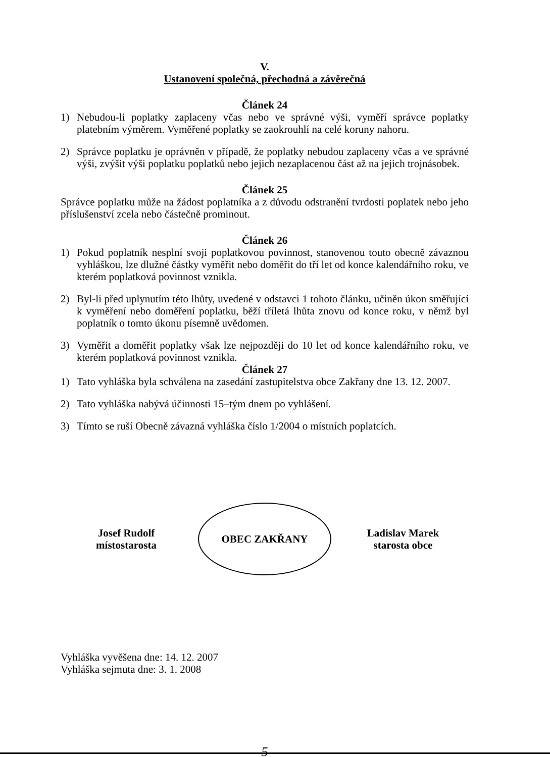V.
Ustanovení společná, přechodná a závěrečná
Článek 24
1) Nebudou-li poplatky zaplaceny včas nebo ve správné výši, vyměří správce poplatky platebním výměrem. Vyměřené poplatky se zaokrouhlí na celé koruny nahoru.
2) Správce poplatku je oprávněn v případě, že poplatky nebudou zaplaceny včas a ve správné výši, zvýšit výši poplatku poplatků nebo jejich nezaplacenou část až na jejich trojnásobek.
Článek 25
Správce poplatku může na žádost poplatníka a z důvodu odstranění tvrdosti poplatek nebo jeho příslušenství zcela nebo částečně prominout.
Článek 26
1) Pokud poplatník nesplní svoji poplatkovou povinnost, stanovenou touto obecně závaznou vyhláškou, lze dlužné částky vyměřit nebo doměřit do tří let od konce kalendářního roku, ve kterém poplatková povinnost vznikla.
2) Byl-li před uplynutím této lhůty, uvedené v odstavci 1 tohoto článku, učiněn úkon směřující k vyměření nebo doměření poplatku, běží tříletá lhůta znovu od konce roku, v němž byl poplatník o tomto úkonu písemně uvědomen.
3) Vyměřit a doměřit poplatky však lze nejpozději do 10 let od konce kalendářního roku, ve kterém poplatková povinnost vznikla.
Článek 27
1) Tato vyhláška byla schválena na zasedání zastupitelstva obce Zakřany dne 13. 12. 2007.
2) Tato vyhláška nabývá účinnosti 15–tým dnem po vyhlášení.
3) Tímto se ruší Obecně závazná vyhláška číslo 1/2004 o místních poplatcích.
Josef Rudolf
místostarosta
OBEC ZAKŘANY
Ladislav Marek
starosta obce
Vyhláška vyvěšena dne: 14. 12. 2007
Vyhláška sejmuta dne: 3. 1. 2008
–5–